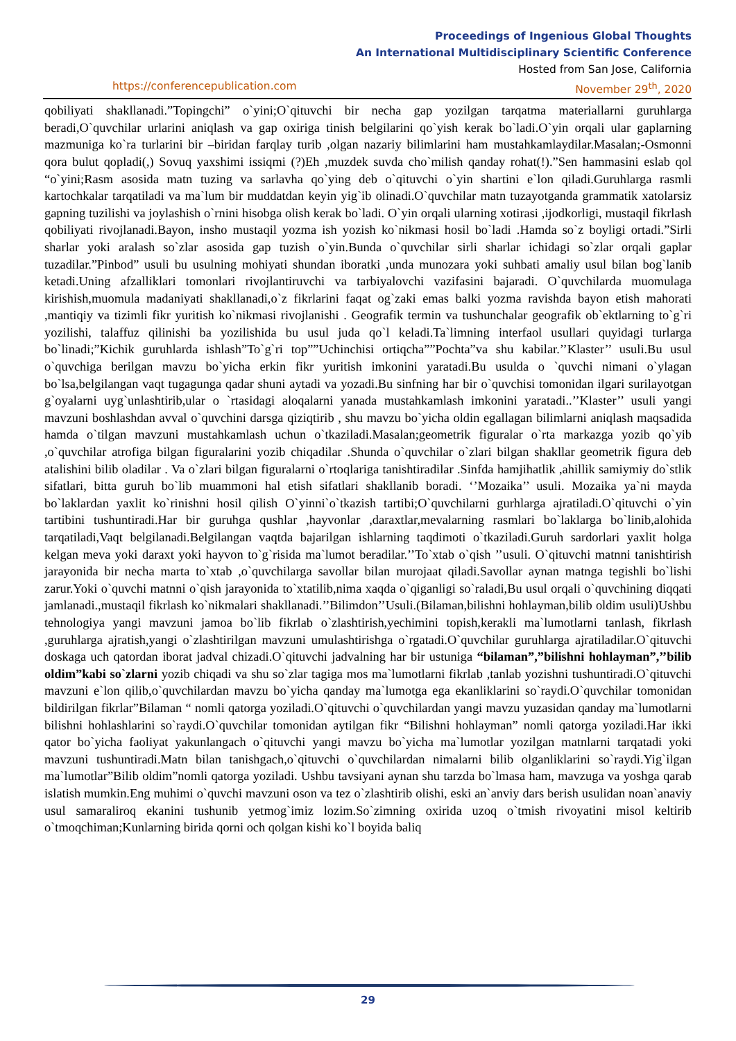Proceedings of Ingenious Global Thoughts
An International Multidisciplinary Scientific Conference
Hosted from San Jose, California
https://conferencepublication.com November 29<sup>th</sup>, 2020
qobiliyati shakllanadi.”Topingchi” o`yini;O`qituvchi bir necha gap yozilgan tarqatma materiallarni guruhlarga beradi,O`quvchilar urlarini aniqlash va gap oxiriga tinish belgilarini qo`yish kerak bo`ladi.O`yin orqali ular gaplarning mazmuniga ko`ra turlarini bir –biridan farqlay turib ,olgan nazariy bilimlarini ham mustahkamlaydilar.Masalan;-Osmonni qora bulut qopladi(,) Sovuq yaxshimi issiqmi (?)Eh ,muzdek suvda cho`milish qanday rohat(!).”Sen hammasini eslab qol “o`yini;Rasm asosida matn tuzing va sarlavha qo`ying deb o`qituvchi o`yin shartini e`lon qiladi.Guruhlarga rasmli kartochkalar tarqatiladi va ma`lum bir muddatdan keyin yig`ib olinadi.O`quvchilar matn tuzayotganda grammatik xatolarsiz gapning tuzilishi va joylashish o`rnini hisobga olish kerak bo`ladi. O`yin orqali ularning xotirasi ,ijodkorligi, mustaqil fikrlash qobiliyati rivojlanadi.Bayon, insho mustaqil yozma ish yozish ko`nikmasi hosil bo`ladi .Hamda so`z boyligi ortadi.”Sirli sharlar yoki aralash so`zlar asosida gap tuzish o`yin.Bunda o`quvchilar sirli sharlar ichidagi so`zlar orqali gaplar tuzadilar.”Pinbod” usuli bu usulning mohiyati shundan iboratki ,unda munozara yoki suhbati amaliy usul bilan bog`lanib ketadi.Uning afzalliklari tomonlari rivojlantiruvchi va tarbiyalovchi vazifasini bajaradi. O`quvchilarda muomulaga kirishish,muomula madaniyati shakllanadi,o`z fikrlarini faqat og`zaki emas balki yozma ravishda bayon etish mahorati ,mantiqiy va tizimli fikr yuritish ko`nikmasi rivojlanishi . Geografik termin va tushunchalar geografik ob`ektlarning to`g`ri yozilishi, talaffuz qilinishi ba yozilishida bu usul juda qo`l keladi.Ta`limning interfaol usullari quyidagi turlarga bo`linadi;”Kichik guruhlarda ishlash”To`g`ri top””Uchinchisi ortiqcha””Pochta”va shu kabilar.’’Klaster’’ usuli.Bu usul o`quvchiga berilgan mavzu bo`yicha erkin fikr yuritish imkonini yaratadi.Bu usulda o `quvchi nimani o`ylagan bo`lsa,belgilangan vaqt tugagunga qadar shuni aytadi va yozadi.Bu sinfning har bir o`quvchisi tomonidan ilgari surilayotgan g`oyalarni uyg`unlashtirib,ular o `rtasidagi aloqalarni yanada mustahkamlash imkonini yaratadi..’’Klaster’’ usuli yangi mavzuni boshlashdan avval o`quvchini darsga qiziqtirib , shu mavzu bo`yicha oldin egallagan bilimlarni aniqlash maqsadida hamda o`tilgan mavzuni mustahkamlash uchun o`tkaziladi.Masalan;geometrik figuralar o`rta markazga yozib qo`yib ,o`quvchilar atrofiga bilgan figuralarini yozib chiqadilar .Shunda o`quvchilar o`zlari bilgan shakllar geometrik figura deb atalishini bilib oladilar . Va o`zlari bilgan figuralarni o`rtoqlariga tanishtiradilar .Sinfda hamjihatlik ,ahillik samiymiy do`stlik sifatlari, bitta guruh bo`lib muammoni hal etish sifatlari shakllanib boradi. ‘’Mozaika’’ usuli. Mozaika ya`ni mayda bo`laklardan yaxlit ko`rinishni hosil qilish O`yinni`o`tkazish tartibi;O`quvchilarni gurhlarga ajratiladi.O`qituvchi o`yin tartibini tushuntiradi.Har bir guruhga qushlar ,hayvonlar ,daraxtlar,mevalarning rasmlari bo`laklarga bo`linib,alohida tarqatiladi,Vaqt belgilanadi.Belgilangan vaqtda bajarilgan ishlarning taqdimoti o`tkaziladi.Guruh sardorlari yaxlit holga kelgan meva yoki daraxt yoki hayvon to`g`risida ma`lumot beradilar.’’To`xtab o`qish ’’usuli. O`qituvchi matnni tanishtirish jarayonida bir necha marta to`xtab ,o`quvchilarga savollar bilan murojaat qiladi.Savollar aynan matnga tegishli bo`lishi zarur.Yoki o`quvchi matnni o`qish jarayonida to`xtatilib,nima xaqda o`qiganligi so`raladi,Bu usul orqali o`quvchining diqqati jamlanadi.,mustaqil fikrlash ko`nikmalari shakllanadi.’’Bilimdon’’Usuli.(Bilaman,bilishni hohlayman,bilib oldim usuli)Ushbu tehnologiya yangi mavzuni jamoa bo`lib fikrlab o`zlashtirish,yechimini topish,kerakli ma`lumotlarni tanlash, fikrlash ,guruhlarga ajratish,yangi o`zlashtirilgan mavzuni umulashtirishga o`rgatadi.O`quvchilar guruhlarga ajratiladilar.O`qituvchi doskaga uch qatordan iborat jadval chizadi.O`qituvchi jadvalning har bir ustuniga “bilaman”,”bilishni hohlayman”,’’bilib oldim”kabi so`zlarni yozib chiqadi va shu so`zlar tagiga mos ma`lumotlarni fikrlab ,tanlab yozishni tushuntiradi.O`qituvchi mavzuni e`lon qilib,o`quvchilardan mavzu bo`yicha qanday ma`lumotga ega ekanliklarini so`raydi.O`quvchilar tomonidan bildirilgan fikrlar”Bilaman “ nomli qatorga yoziladi.O`qituvchi o`quvchilardan yangi mavzu yuzasidan qanday ma`lumotlarni bilishni hohlashlarini so`raydi.O`quvchilar tomonidan aytilgan fikr “Bilishni hohlayman” nomli qatorga yoziladi.Har ikki qator bo`yicha faoliyat yakunlangach o`qituvchi yangi mavzu bo`yicha ma`lumotlar yozilgan matnlarni tarqatadi yoki mavzuni tushuntiradi.Matn bilan tanishgach,o`qituvchi o`quvchilardan nimalarni bilib olganliklarini so`raydi.Yig`ilgan ma`lumotlar”Bilib oldim”nomli qatorga yoziladi. Ushbu tavsiyani aynan shu tarzda bo`lmasa ham, mavzuga va yoshga qarab islatish mumkin.Eng muhimi o`quvchi mavzuni oson va tez o`zlashtirib olishi, eski an`anviy dars berish usulidan noan`anaviy usul samaraliroq ekanini tushunib yetmog`imiz lozim.So`zimning oxirida uzoq o`tmish rivoyatini misol keltirib o`tmoqchiman;Kunlarning birida qorni och qolgan kishi ko`l boyida baliq
29